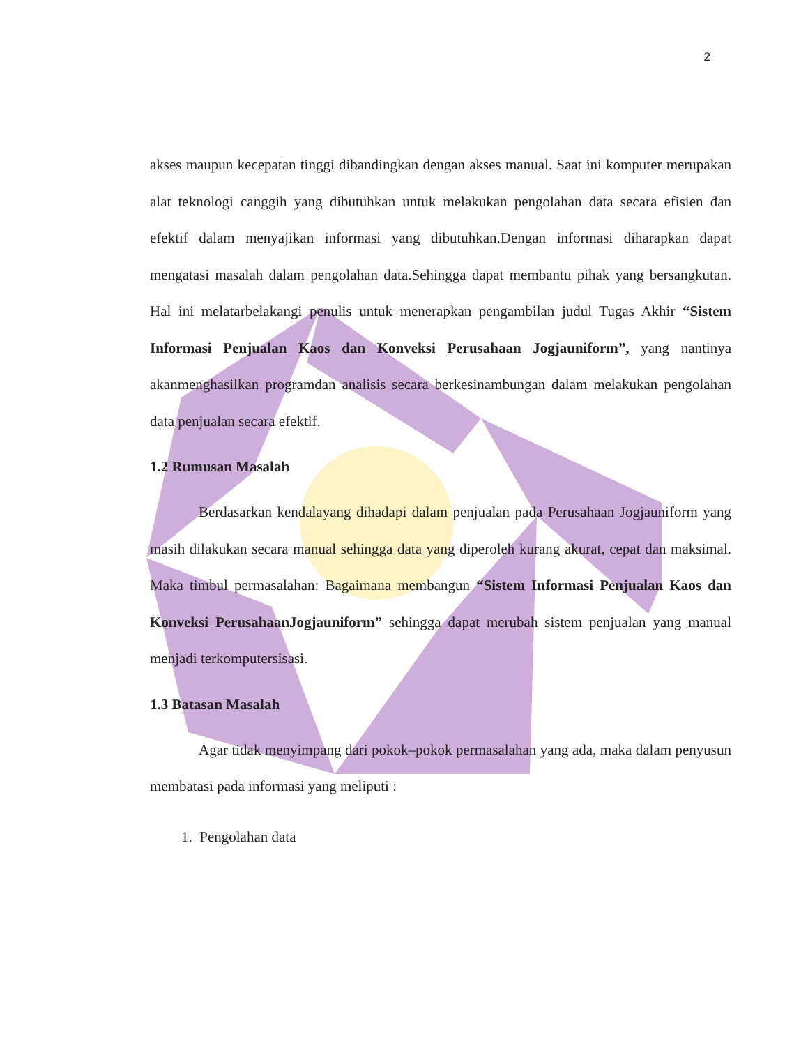2
akses maupun kecepatan tinggi dibandingkan dengan akses manual. Saat ini komputer merupakan alat teknologi canggih yang dibutuhkan untuk melakukan pengolahan data secara efisien dan efektif dalam menyajikan informasi yang dibutuhkan.Dengan informasi diharapkan dapat mengatasi masalah dalam pengolahan data.Sehingga dapat membantu pihak yang bersangkutan. Hal ini melatarbelakangi penulis untuk menerapkan pengambilan judul Tugas Akhir “Sistem Informasi Penjualan Kaos dan Konveksi Perusahaan Jogjauniform”, yang nantinya akanmenghasilkan programdan analisis secara berkesinambungan dalam melakukan pengolahan data penjualan secara efektif.
1.2 Rumusan Masalah
Berdasarkan kendalayang dihadapi dalam penjualan pada Perusahaan Jogjauniform yang masih dilakukan secara manual sehingga data yang diperoleh kurang akurat, cepat dan maksimal. Maka timbul permasalahan: Bagaimana membangun “Sistem Informasi Penjualan Kaos dan Konveksi PerusahaanJogjauniform” sehingga dapat merubah sistem penjualan yang manual menjadi terkomputersisasi.
1.3 Batasan Masalah
Agar tidak menyimpang dari pokok–pokok permasalahan yang ada, maka dalam penyusun membatasi pada informasi yang meliputi :
1. Pengolahan data